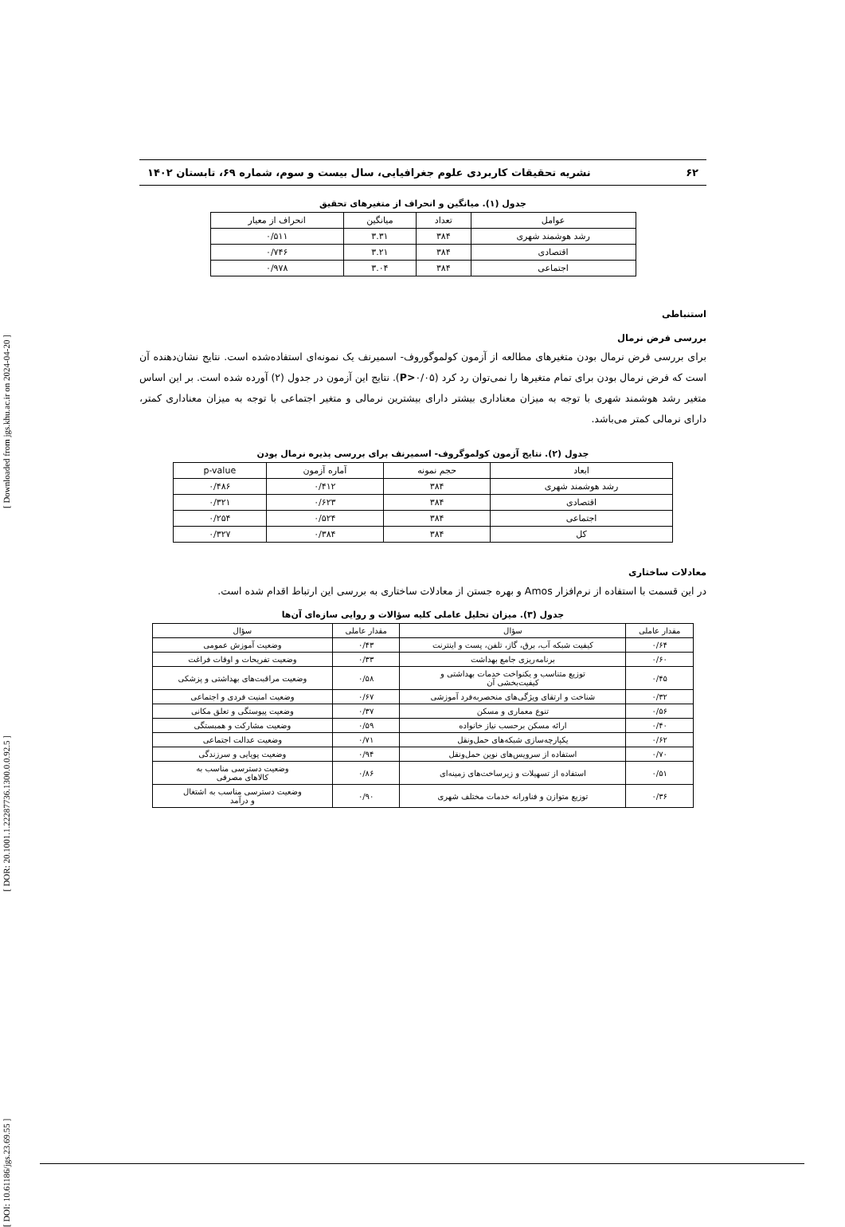[ DOI: 10.61186/jgs.23.69.55 ] [ DOR: 20.1001.1.22287736.1300.0.0.92.5 ] [ Downloaded from jgs.khu.ac.ir on 2024-04-20 ]
۶۲ نشریه تحقیقات کاربردی علوم جغرافیایی، سال بیست و سوم، شماره ۶۹، تابستان ۱۴۰۲
جدول (۱). میانگین و انحراف از متغیرهای تحقیق
| عوامل | تعداد | میانگین | انحراف از معیار |
| --- | --- | --- | --- |
| رشد هوشمند شهری | ۳۸۴ | ۳.۳۱ | ۰/۵۱۱ |
| اقتصادی | ۳۸۴ | ۳.۲۱ | ۰/۷۴۶ |
| اجتماعی | ۳۸۴ | ۳.۰۴ | ۰/۹۷۸ |
استنباطی
بررسی فرض نرمال
برای بررسی فرض نرمال بودن متغیرهای مطالعه از آزمون کولموگوروف- اسمیرنف یک نمونه‌ای استفاده‌شده است. نتایج نشان‌دهنده آن است که فرض نرمال بودن برای تمام متغیرها را نمی‌توان رد کرد (P>۰/۰۵). نتایج این آزمون در جدول (۲) آورده شده است. بر این اساس متغیر رشد هوشمند شهری با توجه به میزان معناداری بیشتر دارای بیشترین نرمالی و متغیر اجتماعی با توجه به میزان معناداری کمتر، دارای نرمالی کمتر می‌باشد.
جدول (۲). نتایج آزمون کولموگروف- اسمیرنف برای بررسی پذیره نرمال بودن
| ابعاد | حجم نمونه | آماره آزمون | p-value |
| --- | --- | --- | --- |
| رشد هوشمند شهری | ۳۸۴ | ۰/۴۱۲ | ۰/۴۸۶ |
| اقتصادی | ۳۸۴ | ۰/۶۲۳ | ۰/۳۲۱ |
| اجتماعی | ۳۸۴ | ۰/۵۲۴ | ۰/۲۵۴ |
| کل | ۳۸۴ | ۰/۳۸۴ | ۰/۳۲۷ |
معادلات ساختاری
در این قسمت با استفاده از نرم‌افزار Amos و بهره جستن از معادلات ساختاری به بررسی این ارتباط اقدام شده است.
جدول (۳). میزان تحلیل عاملی کلیه سؤالات و روایی سازه‌ای آن‌ها
| مقدار عاملی | سؤال | مقدار عاملی | سؤال |
| --- | --- | --- | --- |
| ۰/۶۴ | کیفیت شبکه آب، برق، گاز، تلفن، پست و اینترنت | ۰/۴۳ | وضعیت آموزش عمومی |
| ۰/۶۰ | برنامه‌ریزی جامع بهداشت | ۰/۳۳ | وضعیت تفریحات و اوقات فراغت |
| ۰/۴۵ | توزیع متناسب و یکنواخت خدمات بهداشتی و کیفیت‌بخشی آن | ۰/۵۸ | وضعیت مراقبت‌های بهداشتی و پزشکی |
| ۰/۳۲ | شناخت و ارتقای ویژگی‌های منحصربه‌فرد آموزشی | ۰/۶۷ | وضعیت امنیت فردی و اجتماعی |
| ۰/۵۶ | تنوع معماری و مسکن | ۰/۳۷ | وضعیت پیوستگی و تعلق مکانی |
| ۰/۴۰ | ارائه مسکن برحسب نیاز خانواده | ۰/۵۹ | وضعیت مشارکت و همبستگی |
| ۰/۶۲ | یکپارچه‌سازی شبکه‌های حمل‌ونقل | ۰/۷۱ | وضعیت عدالت اجتماعی |
| ۰/۷۰ | استفاده از سرویس‌های نوین حمل‌ونقل | ۰/۹۴ | وضعیت پویایی و سرزندگی |
| ۰/۵۱ | استفاده از تسهیلات و زیرساخت‌های زمینه‌ای | ۰/۸۶ | وضعیت دسترسی مناسب به کالاهای مصرفی |
| ۰/۳۶ | توزیع متوازن و فناورانه خدمات مختلف شهری | ۰/۹۰ | وضعیت دسترسی مناسب به اشتغال و درآمد |